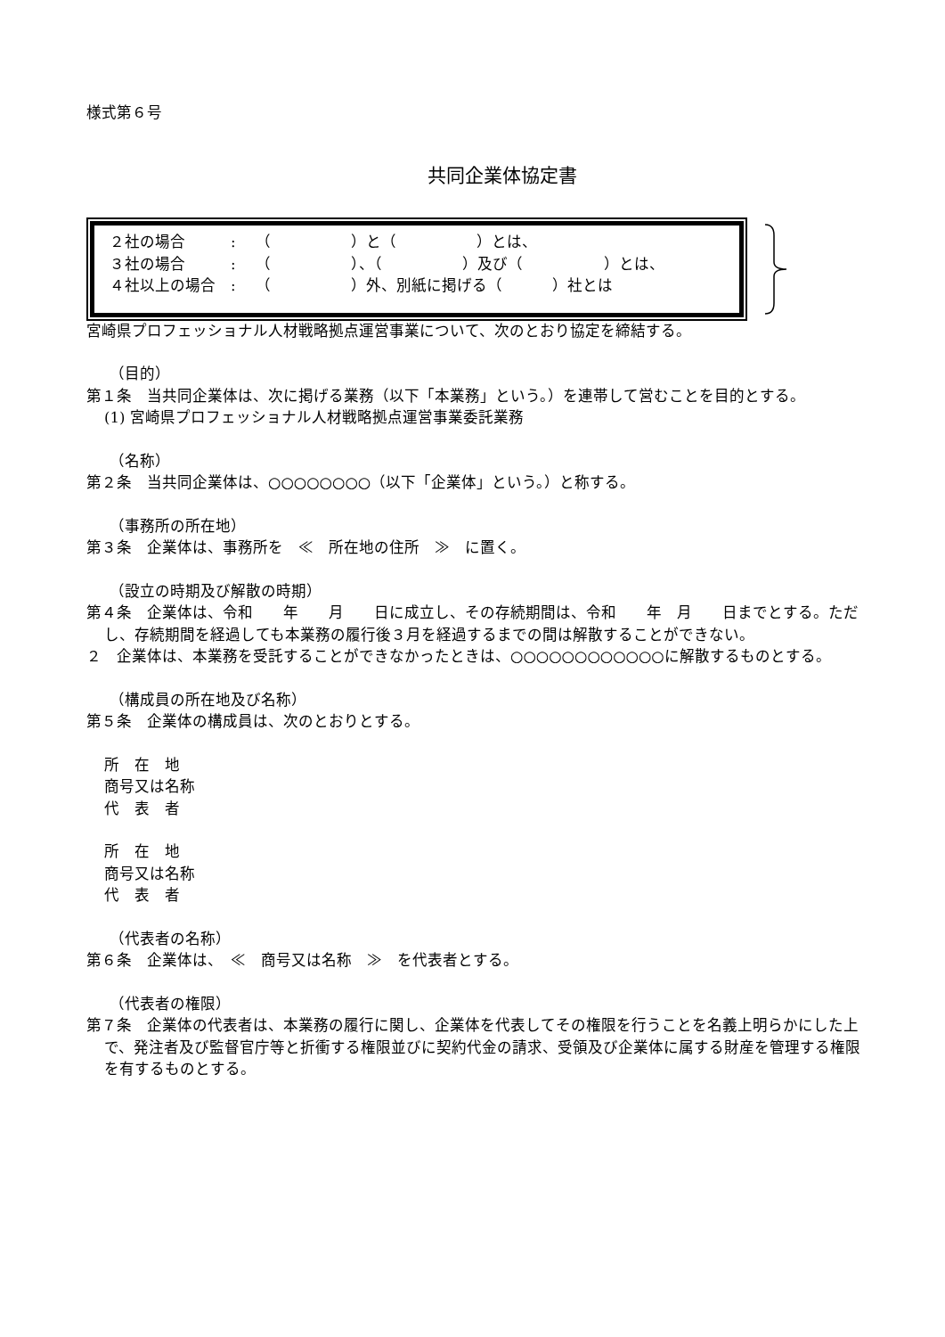様式第６号
共同企業体協定書
２社の場合　　　:　 （　　　　　 ）と（　　　　　 ）とは、
３社の場合　　　:　 （　　　　　 ）、（　　　　　 ）及び（　　　　　 ）とは、
４社以上の場合　:　 （　　　　　 ）外、別紙に掲げる（　　　 ）社とは
宮崎県プロフェッショナル人材戦略拠点運営事業について、次のとおり協定を締結する。
（目的）
第１条　当共同企業体は、次に掲げる業務（以下「本業務」という。）を連帯して営むことを目的とする。
(1) 宮崎県プロフェッショナル人材戦略拠点運営事業委託業務
（名称）
第２条　当共同企業体は、○○○○○○○○（以下「企業体」という。）と称する。
（事務所の所在地）
第３条　企業体は、事務所を　≪　所在地の住所　≫　に置く。
（設立の時期及び解散の時期）
第４条　企業体は、令和　　年　　月　　日に成立し、その存続期間は、令和　　年　月　　日までとする。ただし、存続期間を経過しても本業務の履行後３月を経過するまでの間は解散することができない。
２　企業体は、本業務を受託することができなかったときは、○○○○○○○○○○○○に解散するものとする。
（構成員の所在地及び名称）
第５条　企業体の構成員は、次のとおりとする。
所　在　地
商号又は名称
代　表　者
所　在　地
商号又は名称
代　表　者
（代表者の名称）
第６条　企業体は、　≪　商号又は名称　≫　を代表者とする。
（代表者の権限）
第７条　企業体の代表者は、本業務の履行に関し、企業体を代表してその権限を行うことを名義上明らかにした上で、発注者及び監督官庁等と折衝する権限並びに契約代金の請求、受領及び企業体に属する財産を管理する権限を有するものとする。